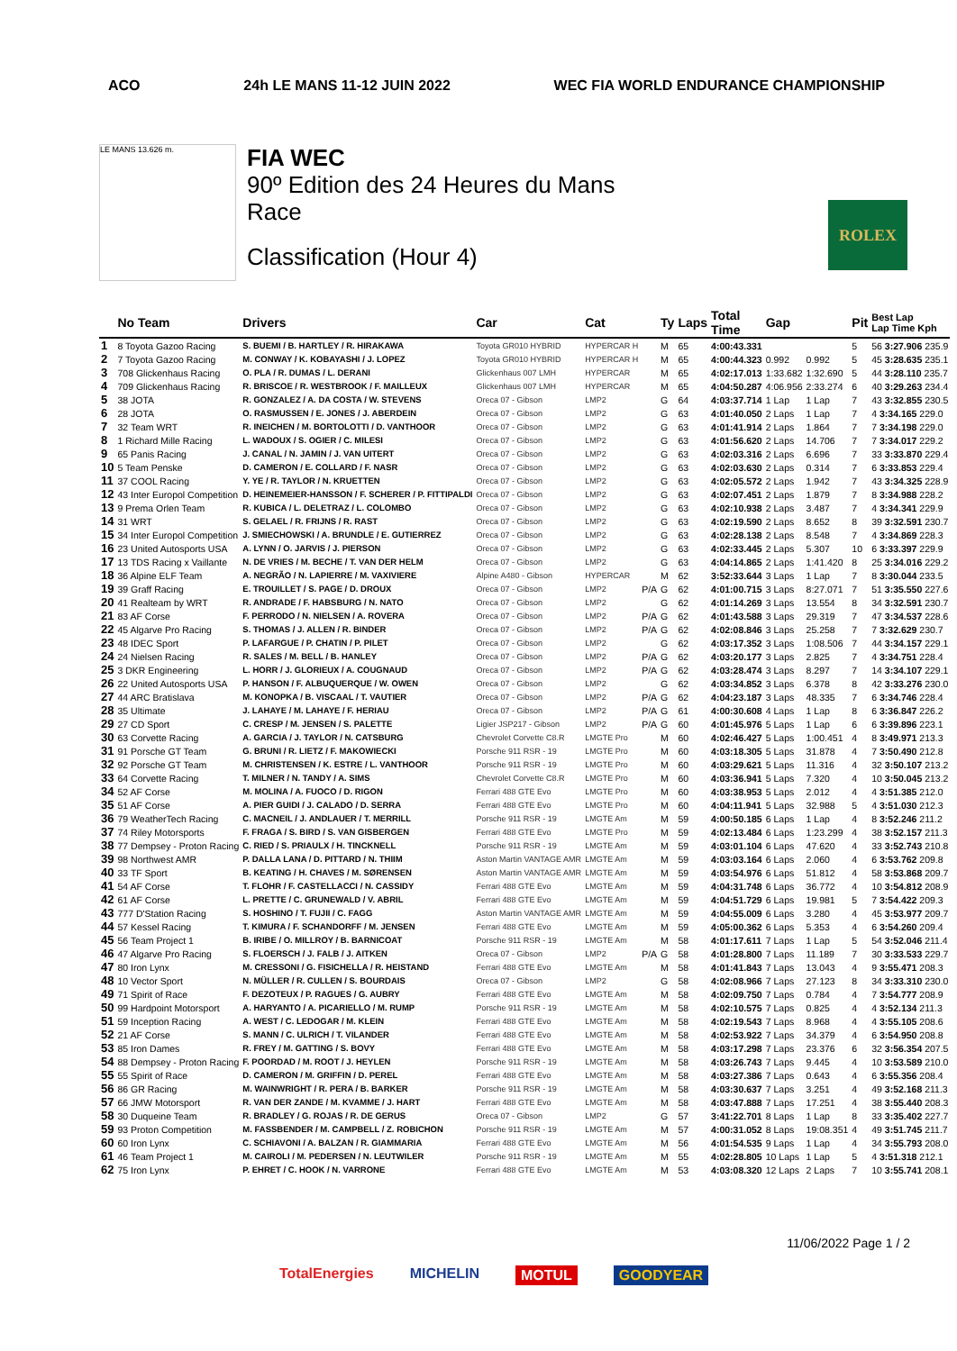ACO 24h LE MANS 11-12 JUIN 2022 WEC FIA WORLD ENDURANCE CHAMPIONSHIP
LE MANS 13.626 m.
FIA WEC
90º Edition des 24 Heures du Mans
Race
Classification (Hour 4)
ROLEX
| | No Team | Drivers | Car | Cat | | Ty | Laps | Total Time | Gap | | Pit | Best Lap Lap Time Kph |
| --- | --- | --- | --- | --- | --- | --- | --- | --- | --- | --- | --- | --- |
| 1 | 8 Toyota Gazoo Racing | S. BUEMI / B. HARTLEY / R. HIRAKAWA | Toyota GR010 HYBRID | HYPERCAR H | | M | 65 | 4:00:43.331 | | | 5 | 56 3:27.906 235.9 |
| 2 | 7 Toyota Gazoo Racing | M. CONWAY / K. KOBAYASHI / J. LOPEZ | Toyota GR010 HYBRID | HYPERCAR H | | M | 65 | 4:00:44.323 | 0.992 | 0.992 | 5 | 45 3:28.635 235.1 |
| 3 | 708 Glickenhaus Racing | O. PLA / R. DUMAS / L. DERANI | Glickenhaus 007 LMH | HYPERCAR | | M | 65 | 4:02:17.013 | 1:33.682 | 1:32.690 | 5 | 44 3:28.110 235.7 |
| 4 | 709 Glickenhaus Racing | R. BRISCOE / R. WESTBROOK / F. MAILLEUX | Glickenhaus 007 LMH | HYPERCAR | | M | 65 | 4:04:50.287 | 4:06.956 | 2:33.274 | 6 | 40 3:29.263 234.4 |
| 5 | 38 JOTA | R. GONZALEZ / A. DA COSTA / W. STEVENS | Oreca 07 - Gibson | LMP2 | | G | 64 | 4:03:37.714 | 1 Lap | 1 Lap | 7 | 43 3:32.855 230.5 |
| 6 | 28 JOTA | O. RASMUSSEN / E. JONES / J. ABERDEIN | Oreca 07 - Gibson | LMP2 | | G | 63 | 4:01:40.050 | 2 Laps | 1 Lap | 7 | 4 3:34.165 229.0 |
| 7 | 32 Team WRT | R. INEICHEN / M. BORTOLOTTI / D. VANTHOOR | Oreca 07 - Gibson | LMP2 | | G | 63 | 4:01:41.914 | 2 Laps | 1.864 | 7 | 7 3:34.198 229.0 |
| 8 | 1 Richard Mille Racing | L. WADOUX / S. OGIER / C. MILESI | Oreca 07 - Gibson | LMP2 | | G | 63 | 4:01:56.620 | 2 Laps | 14.706 | 7 | 7 3:34.017 229.2 |
| 9 | 65 Panis Racing | J. CANAL / N. JAMIN / J. VAN UITERT | Oreca 07 - Gibson | LMP2 | | G | 63 | 4:02:03.316 | 2 Laps | 6.696 | 7 | 33 3:33.870 229.4 |
| 10 | 5 Team Penske | D. CAMERON / E. COLLARD / F. NASR | Oreca 07 - Gibson | LMP2 | | G | 63 | 4:02:03.630 | 2 Laps | 0.314 | 7 | 6 3:33.853 229.4 |
| 11 | 37 COOL Racing | Y. YE / R. TAYLOR / N. KRUETTEN | Oreca 07 - Gibson | LMP2 | | G | 63 | 4:02:05.572 | 2 Laps | 1.942 | 7 | 43 3:34.325 228.9 |
| 12 | 43 Inter Europol Competition | D. HEINEMEIER-HANSSON / F. SCHERER / P. FITTIPALDI | Oreca 07 - Gibson | LMP2 | | G | 63 | 4:02:07.451 | 2 Laps | 1.879 | 7 | 8 3:34.988 228.2 |
| 13 | 9 Prema Orlen Team | R. KUBICA / L. DELETRAZ / L. COLOMBO | Oreca 07 - Gibson | LMP2 | | G | 63 | 4:02:10.938 | 2 Laps | 3.487 | 7 | 4 3:34.341 229.9 |
| 14 | 31 WRT | S. GELAEL / R. FRIJNS / R. RAST | Oreca 07 - Gibson | LMP2 | | G | 63 | 4:02:19.590 | 2 Laps | 8.652 | 8 | 39 3:32.591 230.7 |
| 15 | 34 Inter Europol Competition | J. SMIECHOWSKI / A. BRUNDLE / E. GUTIERREZ | Oreca 07 - Gibson | LMP2 | | G | 63 | 4:02:28.138 | 2 Laps | 8.548 | 7 | 4 3:34.869 228.3 |
| 16 | 23 United Autosports USA | A. LYNN / O. JARVIS / J. PIERSON | Oreca 07 - Gibson | LMP2 | | G | 63 | 4:02:33.445 | 2 Laps | 5.307 | 10 | 6 3:33.397 229.9 |
| 17 | 13 TDS Racing x Vaillante | N. DE VRIES / M. BECHE / T. VAN DER HELM | Oreca 07 - Gibson | LMP2 | | G | 63 | 4:04:14.865 | 2 Laps | 1:41.420 | 8 | 25 3:34.016 229.2 |
| 18 | 36 Alpine ELF Team | A. NEGRÃO / N. LAPIERRE / M. VAXIVIERE | Alpine A480 - Gibson | HYPERCAR | | M | 62 | 3:52:33.644 | 3 Laps | 1 Lap | 7 | 8 3:30.044 233.5 |
| 19 | 39 Graff Racing | E. TROUILLET / S. PAGE / D. DROUX | Oreca 07 - Gibson | LMP2 | P/A | G | 62 | 4:01:00.715 | 3 Laps | 8:27.071 | 7 | 51 3:35.550 227.6 |
| 20 | 41 Realteam by WRT | R. ANDRADE / F. HABSBURG / N. NATO | Oreca 07 - Gibson | LMP2 | | G | 62 | 4:01:14.269 | 3 Laps | 13.554 | 8 | 34 3:32.591 230.7 |
| 21 | 83 AF Corse | F. PERRODO / N. NIELSEN / A. ROVERA | Oreca 07 - Gibson | LMP2 | P/A | G | 62 | 4:01:43.588 | 3 Laps | 29.319 | 7 | 47 3:34.537 228.6 |
| 22 | 45 Algarve Pro Racing | S. THOMAS / J. ALLEN / R. BINDER | Oreca 07 - Gibson | LMP2 | P/A | G | 62 | 4:02:08.846 | 3 Laps | 25.258 | 7 | 7 3:32.629 230.7 |
| 23 | 48 IDEC Sport | P. LAFARGUE / P. CHATIN / P. PILET | Oreca 07 - Gibson | LMP2 | | G | 62 | 4:03:17.352 | 3 Laps | 1:08.506 | 7 | 44 3:34.157 229.1 |
| 24 | 24 Nielsen Racing | R. SALES / M. BELL / B. HANLEY | Oreca 07 - Gibson | LMP2 | P/A | G | 62 | 4:03:20.177 | 3 Laps | 2.825 | 7 | 4 3:34.751 228.4 |
| 25 | 3 DKR Engineering | L. HORR / J. GLORIEUX / A. COUGNAUD | Oreca 07 - Gibson | LMP2 | P/A | G | 62 | 4:03:28.474 | 3 Laps | 8.297 | 7 | 14 3:34.107 229.1 |
| 26 | 22 United Autosports USA | P. HANSON / F. ALBUQUERQUE / W. OWEN | Oreca 07 - Gibson | LMP2 | | G | 62 | 4:03:34.852 | 3 Laps | 6.378 | 8 | 42 3:33.276 230.0 |
| 27 | 44 ARC Bratislava | M. KONOPKA / B. VISCAAL / T. VAUTIER | Oreca 07 - Gibson | LMP2 | P/A | G | 62 | 4:04:23.187 | 3 Laps | 48.335 | 7 | 6 3:34.746 228.4 |
| 28 | 35 Ultimate | J. LAHAYE / M. LAHAYE / F. HERIAU | Oreca 07 - Gibson | LMP2 | P/A | G | 61 | 4:00:30.608 | 4 Laps | 1 Lap | 8 | 6 3:36.847 226.2 |
| 29 | 27 CD Sport | C. CRESP / M. JENSEN / S. PALETTE | Ligier JSP217 - Gibson | LMP2 | P/A | G | 60 | 4:01:45.976 | 5 Laps | 1 Lap | 6 | 6 3:39.896 223.1 |
| 30 | 63 Corvette Racing | A. GARCIA / J. TAYLOR / N. CATSBURG | Chevrolet Corvette C8.R | LMGTE Pro | | M | 60 | 4:02:46.427 | 5 Laps | 1:00.451 | 4 | 8 3:49.971 213.3 |
| 31 | 91 Porsche GT Team | G. BRUNI / R. LIETZ / F. MAKOWIECKI | Porsche 911 RSR - 19 | LMGTE Pro | | M | 60 | 4:03:18.305 | 5 Laps | 31.878 | 4 | 7 3:50.490 212.8 |
| 32 | 92 Porsche GT Team | M. CHRISTENSEN / K. ESTRE / L. VANTHOOR | Porsche 911 RSR - 19 | LMGTE Pro | | M | 60 | 4:03:29.621 | 5 Laps | 11.316 | 4 | 32 3:50.107 213.2 |
| 33 | 64 Corvette Racing | T. MILNER / N. TANDY / A. SIMS | Chevrolet Corvette C8.R | LMGTE Pro | | M | 60 | 4:03:36.941 | 5 Laps | 7.320 | 4 | 10 3:50.045 213.2 |
| 34 | 52 AF Corse | M. MOLINA / A. FUOCO / D. RIGON | Ferrari 488 GTE Evo | LMGTE Pro | | M | 60 | 4:03:38.953 | 5 Laps | 2.012 | 4 | 4 3:51.385 212.0 |
| 35 | 51 AF Corse | A. PIER GUIDI / J. CALADO / D. SERRA | Ferrari 488 GTE Evo | LMGTE Pro | | M | 60 | 4:04:11.941 | 5 Laps | 32.988 | 5 | 4 3:51.030 212.3 |
| 36 | 79 WeatherTech Racing | C. MACNEIL / J. ANDLAUER / T. MERRILL | Porsche 911 RSR - 19 | LMGTE Am | | M | 59 | 4:00:50.185 | 6 Laps | 1 Lap | 4 | 8 3:52.246 211.2 |
| 37 | 74 Riley Motorsports | F. FRAGA / S. BIRD / S. VAN GISBERGEN | Ferrari 488 GTE Evo | LMGTE Pro | | M | 59 | 4:02:13.484 | 6 Laps | 1:23.299 | 4 | 38 3:52.157 211.3 |
| 38 | 77 Dempsey - Proton Racing | C. RIED / S. PRIAULX / H. TINCKNELL | Porsche 911 RSR - 19 | LMGTE Am | | M | 59 | 4:03:01.104 | 6 Laps | 47.620 | 4 | 33 3:52.743 210.8 |
| 39 | 98 Northwest AMR | P. DALLA LANA / D. PITTARD / N. THIIM | Aston Martin VANTAGE AMR | LMGTE Am | | M | 59 | 4:03:03.164 | 6 Laps | 2.060 | 4 | 6 3:53.762 209.8 |
| 40 | 33 TF Sport | B. KEATING / H. CHAVES / M. SØRENSEN | Aston Martin VANTAGE AMR | LMGTE Am | | M | 59 | 4:03:54.976 | 6 Laps | 51.812 | 4 | 58 3:53.868 209.7 |
| 41 | 54 AF Corse | T. FLOHR / F. CASTELLACCI / N. CASSIDY | Ferrari 488 GTE Evo | LMGTE Am | | M | 59 | 4:04:31.748 | 6 Laps | 36.772 | 4 | 10 3:54.812 208.9 |
| 42 | 61 AF Corse | L. PRETTE / C. GRUNEWALD / V. ABRIL | Ferrari 488 GTE Evo | LMGTE Am | | M | 59 | 4:04:51.729 | 6 Laps | 19.981 | 5 | 7 3:54.422 209.3 |
| 43 | 777 D'Station Racing | S. HOSHINO / T. FUJII / C. FAGG | Aston Martin VANTAGE AMR | LMGTE Am | | M | 59 | 4:04:55.009 | 6 Laps | 3.280 | 4 | 45 3:53.977 209.7 |
| 44 | 57 Kessel Racing | T. KIMURA / F. SCHANDORFF / M. JENSEN | Ferrari 488 GTE Evo | LMGTE Am | | M | 59 | 4:05:00.362 | 6 Laps | 5.353 | 4 | 6 3:54.260 209.4 |
| 45 | 56 Team Project 1 | B. IRIBE / O. MILLROY / B. BARNICOAT | Porsche 911 RSR - 19 | LMGTE Am | | M | 58 | 4:01:17.611 | 7 Laps | 1 Lap | 5 | 54 3:52.046 211.4 |
| 46 | 47 Algarve Pro Racing | S. FLOERSCH / J. FALB / J. AITKEN | Oreca 07 - Gibson | LMP2 | P/A | G | 58 | 4:01:28.800 | 7 Laps | 11.189 | 7 | 30 3:33.533 229.7 |
| 47 | 80 Iron Lynx | M. CRESSONI / G. FISICHELLA / R. HEISTAND | Ferrari 488 GTE Evo | LMGTE Am | | M | 58 | 4:01:41.843 | 7 Laps | 13.043 | 4 | 9 3:55.471 208.3 |
| 48 | 10 Vector Sport | N. MÜLLER / R. CULLEN / S. BOURDAIS | Oreca 07 - Gibson | LMP2 | | G | 58 | 4:02:08.966 | 7 Laps | 27.123 | 8 | 34 3:33.310 230.0 |
| 49 | 71 Spirit of Race | F. DEZOTEUX / P. RAGUES / G. AUBRY | Ferrari 488 GTE Evo | LMGTE Am | | M | 58 | 4:02:09.750 | 7 Laps | 0.784 | 4 | 7 3:54.777 208.9 |
| 50 | 99 Hardpoint Motorsport | A. HARYANTO / A. PICARIELLO / M. RUMP | Porsche 911 RSR - 19 | LMGTE Am | | M | 58 | 4:02:10.575 | 7 Laps | 0.825 | 4 | 4 3:52.134 211.3 |
| 51 | 59 Inception Racing | A. WEST / C. LEDOGAR / M. KLEIN | Ferrari 488 GTE Evo | LMGTE Am | | M | 58 | 4:02:19.543 | 7 Laps | 8.968 | 4 | 4 3:55.105 208.6 |
| 52 | 21 AF Corse | S. MANN / C. ULRICH / T. VILANDER | Ferrari 488 GTE Evo | LMGTE Am | | M | 58 | 4:02:53.922 | 7 Laps | 34.379 | 4 | 6 3:54.950 208.8 |
| 53 | 85 Iron Dames | R. FREY / M. GATTING / S. BOVY | Ferrari 488 GTE Evo | LMGTE Am | | M | 58 | 4:03:17.298 | 7 Laps | 23.376 | 6 | 32 3:56.354 207.5 |
| 54 | 88 Dempsey - Proton Racing | F. POORDAD / M. ROOT / J. HEYLEN | Porsche 911 RSR - 19 | LMGTE Am | | M | 58 | 4:03:26.743 | 7 Laps | 9.445 | 4 | 10 3:53.589 210.0 |
| 55 | 55 Spirit of Race | D. CAMERON / M. GRIFFIN / D. PEREL | Ferrari 488 GTE Evo | LMGTE Am | | M | 58 | 4:03:27.386 | 7 Laps | 0.643 | 4 | 6 3:55.356 208.4 |
| 56 | 86 GR Racing | M. WAINWRIGHT / R. PERA / B. BARKER | Porsche 911 RSR - 19 | LMGTE Am | | M | 58 | 4:03:30.637 | 7 Laps | 3.251 | 4 | 49 3:52.168 211.3 |
| 57 | 66 JMW Motorsport | R. VAN DER ZANDE / M. KVAMME / J. HART | Ferrari 488 GTE Evo | LMGTE Am | | M | 58 | 4:03:47.888 | 7 Laps | 17.251 | 4 | 38 3:55.440 208.3 |
| 58 | 30 Duqueine Team | R. BRADLEY / G. ROJAS / R. DE GERUS | Oreca 07 - Gibson | LMP2 | | G | 57 | 3:41:22.701 | 8 Laps | 1 Lap | 8 | 33 3:35.402 227.7 |
| 59 | 93 Proton Competition | M. FASSBENDER / M. CAMPBELL / Z. ROBICHON | Porsche 911 RSR - 19 | LMGTE Am | | M | 57 | 4:00:31.052 | 8 Laps | 19:08.351 | 4 | 49 3:51.745 211.7 |
| 60 | 60 Iron Lynx | C. SCHIAVONI / A. BALZAN / R. GIAMMARIA | Ferrari 488 GTE Evo | LMGTE Am | | M | 56 | 4:01:54.535 | 9 Laps | 1 Lap | 4 | 34 3:55.793 208.0 |
| 61 | 46 Team Project 1 | M. CAIROLI / M. PEDERSEN / N. LEUTWILER | Porsche 911 RSR - 19 | LMGTE Am | | M | 55 | 4:02:28.805 | 10 Laps | 1 Lap | 5 | 4 3:51.318 212.1 |
| 62 | 75 Iron Lynx | P. EHRET / C. HOOK / N. VARRONE | Ferrari 488 GTE Evo | LMGTE Am | | M | 53 | 4:03:08.320 | 12 Laps | 2 Laps | 7 | 10 3:55.741 208.1 |
11/06/2022 Page 1 / 2
TotalEnergies MICHELIN MOTUL GOODYEAR